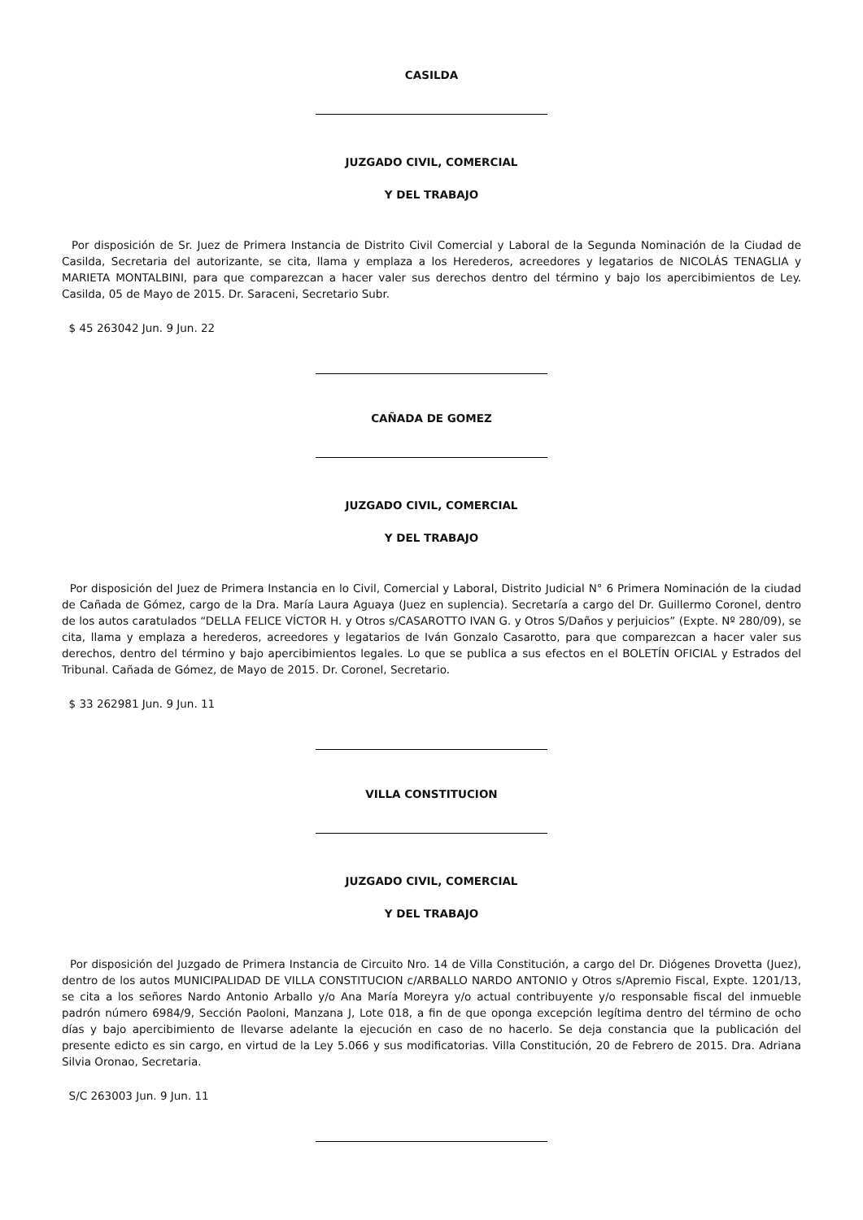CASILDA
JUZGADO CIVIL, COMERCIAL
Y DEL TRABAJO
Por disposición de Sr. Juez de Primera Instancia de Distrito Civil Comercial y Laboral de la Segunda Nominación de la Ciudad de Casilda, Secretaria del autorizante, se cita, llama y emplaza a los Herederos, acreedores y legatarios de NICOLÁS TENAGLIA y MARIETA MONTALBINI, para que comparezcan a hacer valer sus derechos dentro del término y bajo los apercibimientos de Ley. Casilda, 05 de Mayo de 2015. Dr. Saraceni, Secretario Subr.
$ 45 263042 Jun. 9 Jun. 22
CAÑADA DE GOMEZ
JUZGADO CIVIL, COMERCIAL
Y DEL TRABAJO
Por disposición del Juez de Primera Instancia en lo Civil, Comercial y Laboral, Distrito Judicial N° 6 Primera Nominación de la ciudad de Cañada de Gómez, cargo de la Dra. María Laura Aguaya (Juez en suplencia). Secretaría a cargo del Dr. Guillermo Coronel, dentro de los autos caratulados “DELLA FELICE VÍCTOR H. y Otros s/CASAROTTO IVAN G. y Otros S/Daños y perjuicios” (Expte. Nº 280/09), se cita, llama y emplaza a herederos, acreedores y legatarios de Iván Gonzalo Casarotto, para que comparezcan a hacer valer sus derechos, dentro del término y bajo apercibimientos legales. Lo que se publica a sus efectos en el BOLETÍN OFICIAL y Estrados del Tribunal. Cañada de Gómez, de Mayo de 2015. Dr. Coronel, Secretario.
$ 33 262981 Jun. 9 Jun. 11
VILLA CONSTITUCION
JUZGADO CIVIL, COMERCIAL
Y DEL TRABAJO
Por disposición del Juzgado de Primera Instancia de Circuito Nro. 14 de Villa Constitución, a cargo del Dr. Diógenes Drovetta (Juez), dentro de los autos MUNICIPALIDAD DE VILLA CONSTITUCION c/ARBALLO NARDO ANTONIO y Otros s/Apremio Fiscal, Expte. 1201/13, se cita a los señores Nardo Antonio Arballo y/o Ana María Moreyra y/o actual contribuyente y/o responsable fiscal del inmueble padrón número 6984/9, Sección Paoloni, Manzana J, Lote 018, a fin de que oponga excepción legítima dentro del término de ocho días y bajo apercibimiento de llevarse adelante la ejecución en caso de no hacerlo. Se deja constancia que la publicación del presente edicto es sin cargo, en virtud de la Ley 5.066 y sus modificatorias. Villa Constitución, 20 de Febrero de 2015. Dra. Adriana Silvia Oronao, Secretaria.
S/C 263003 Jun. 9 Jun. 11